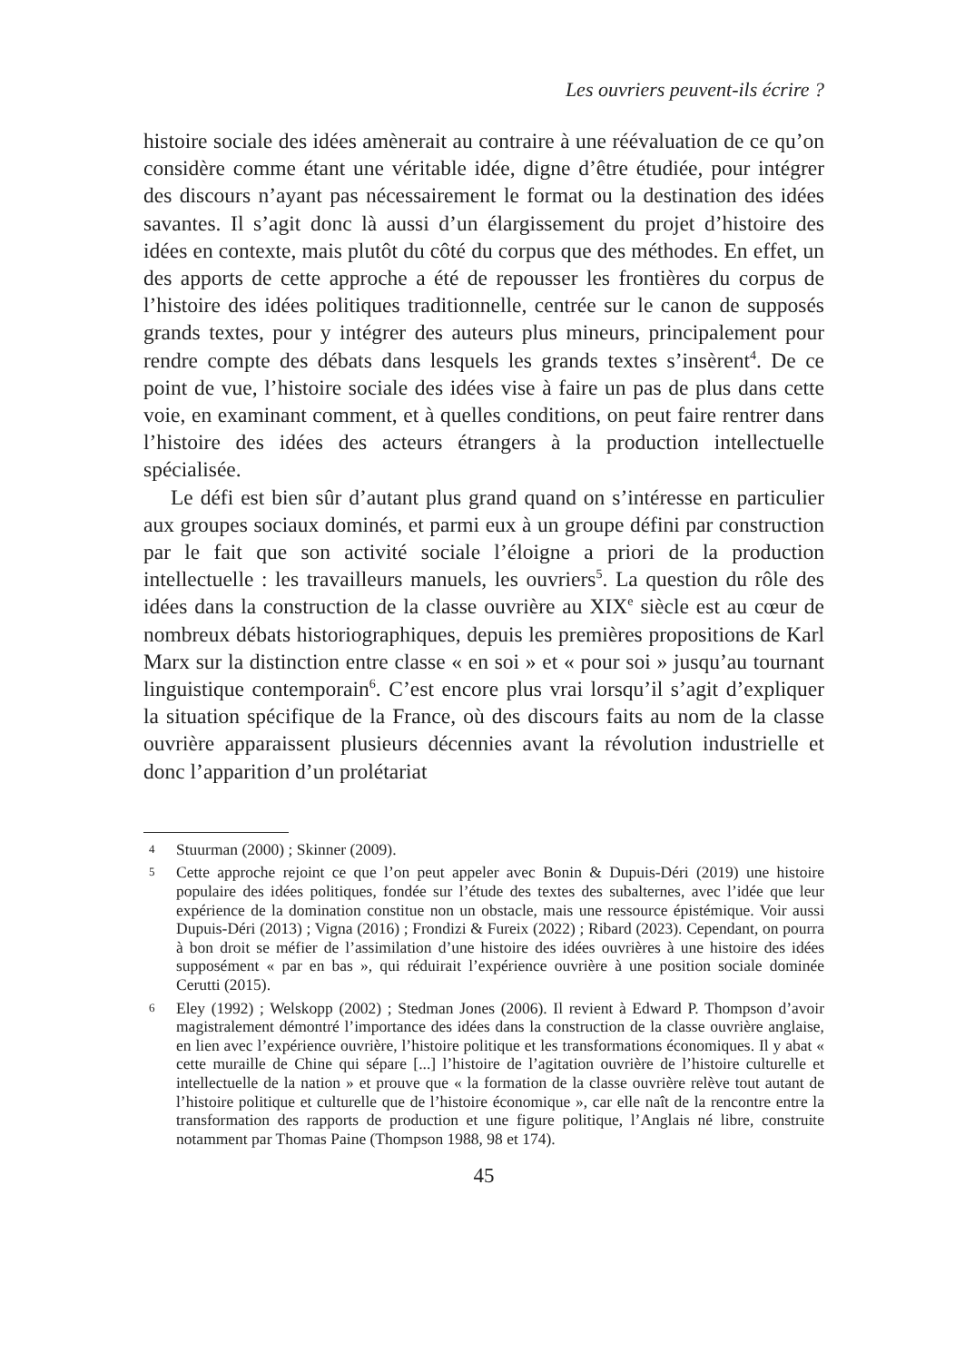Les ouvriers peuvent-ils écrire ?
histoire sociale des idées amènerait au contraire à une réévaluation de ce qu’on considère comme étant une véritable idée, digne d’être étudiée, pour intégrer des discours n’ayant pas nécessairement le format ou la destination des idées savantes. Il s’agit donc là aussi d’un élargissement du projet d’histoire des idées en contexte, mais plutôt du côté du corpus que des méthodes. En effet, un des apports de cette approche a été de repousser les frontières du corpus de l’histoire des idées politiques traditionnelle, centrée sur le canon de supposés grands textes, pour y intégrer des auteurs plus mineurs, principalement pour rendre compte des débats dans lesquels les grands textes s’insèrent<sup>4</sup>. De ce point de vue, l’histoire sociale des idées vise à faire un pas de plus dans cette voie, en examinant comment, et à quelles conditions, on peut faire rentrer dans l’histoire des idées des acteurs étrangers à la production intellectuelle spécialisée.
Le défi est bien sûr d’autant plus grand quand on s’intéresse en particulier aux groupes sociaux dominés, et parmi eux à un groupe défini par construction par le fait que son activité sociale l’éloigne a priori de la production intellectuelle : les travailleurs manuels, les ouvriers<sup>5</sup>. La question du rôle des idées dans la construction de la classe ouvrière au XIX<sup>e</sup> siècle est au cœur de nombreux débats historiographiques, depuis les premières propositions de Karl Marx sur la distinction entre classe « en soi » et « pour soi » jusqu’au tournant linguistique contemporain<sup>6</sup>. C’est encore plus vrai lorsqu’il s’agit d’expliquer la situation spécifique de la France, où des discours faits au nom de la classe ouvrière apparaissent plusieurs décennies avant la révolution industrielle et donc l’apparition d’un prolétariat
4 Stuurman (2000) ; Skinner (2009).
5 Cette approche rejoint ce que l’on peut appeler avec Bonin & Dupuis-Déri (2019) une histoire populaire des idées politiques, fondée sur l’étude des textes des subalternes, avec l’idée que leur expérience de la domination constitue non un obstacle, mais une ressource épistémique. Voir aussi Dupuis-Déri (2013) ; Vigna (2016) ; Frondizi & Fureix (2022) ; Ribard (2023). Cependant, on pourra à bon droit se méfier de l’assimilation d’une histoire des idées ouvrières à une histoire des idées supposément « par en bas », qui réduirait l’expérience ouvrière à une position sociale dominée Cerutti (2015).
6 Eley (1992) ; Welskopp (2002) ; Stedman Jones (2006). Il revient à Edward P. Thompson d’avoir magistralement démontré l’importance des idées dans la construction de la classe ouvrière anglaise, en lien avec l’expérience ouvrière, l’histoire politique et les transformations économiques. Il y abat « cette muraille de Chine qui sépare [...] l’histoire de l’agitation ouvrière de l’histoire culturelle et intellectuelle de la nation » et prouve que « la formation de la classe ouvrière relève tout autant de l’histoire politique et culturelle que de l’histoire économique », car elle naît de la rencontre entre la transformation des rapports de production et une figure politique, l’Anglais né libre, construite notamment par Thomas Paine (Thompson 1988, 98 et 174).
45